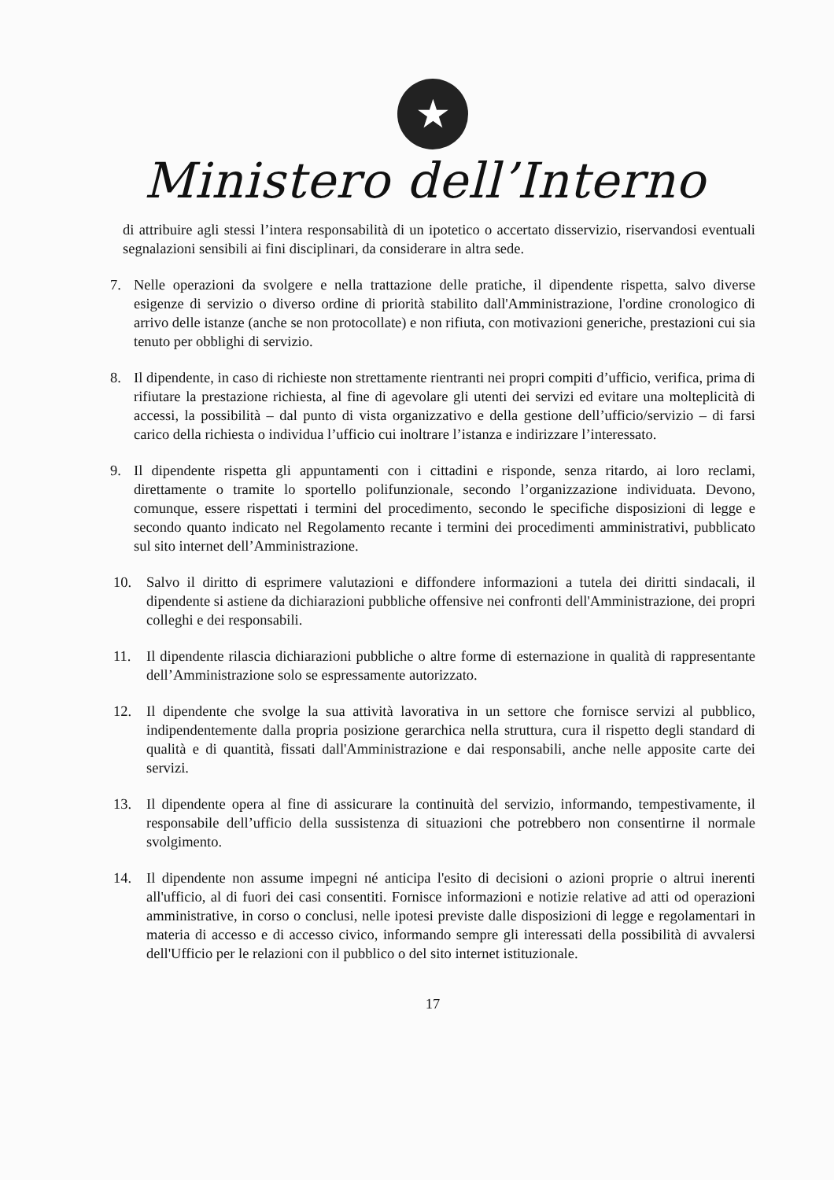★
Ministero dell’Interno
di attribuire agli stessi l’intera responsabilità di un ipotetico o accertato disservizio, riservandosi eventuali segnalazioni sensibili ai fini disciplinari, da considerare in altra sede.
7. Nelle operazioni da svolgere e nella trattazione delle pratiche, il dipendente rispetta, salvo diverse esigenze di servizio o diverso ordine di priorità stabilito dall'Amministrazione, l'ordine cronologico di arrivo delle istanze (anche se non protocollate) e non rifiuta, con motivazioni generiche, prestazioni cui sia tenuto per obblighi di servizio.
8. Il dipendente, in caso di richieste non strettamente rientranti nei propri compiti d’ufficio, verifica, prima di rifiutare la prestazione richiesta, al fine di agevolare gli utenti dei servizi ed evitare una molteplicità di accessi, la possibilità – dal punto di vista organizzativo e della gestione dell’ufficio/servizio – di farsi carico della richiesta o individua l’ufficio cui inoltrare l’istanza e indirizzare l’interessato.
9. Il dipendente rispetta gli appuntamenti con i cittadini e risponde, senza ritardo, ai loro reclami, direttamente o tramite lo sportello polifunzionale, secondo l’organizzazione individuata. Devono, comunque, essere rispettati i termini del procedimento, secondo le specifiche disposizioni di legge e secondo quanto indicato nel Regolamento recante i termini dei procedimenti amministrativi, pubblicato sul sito internet dell’Amministrazione.
10. Salvo il diritto di esprimere valutazioni e diffondere informazioni a tutela dei diritti sindacali, il dipendente si astiene da dichiarazioni pubbliche offensive nei confronti dell'Amministrazione, dei propri colleghi e dei responsabili.
11. Il dipendente rilascia dichiarazioni pubbliche o altre forme di esternazione in qualità di rappresentante dell’Amministrazione solo se espressamente autorizzato.
12. Il dipendente che svolge la sua attività lavorativa in un settore che fornisce servizi al pubblico, indipendentemente dalla propria posizione gerarchica nella struttura, cura il rispetto degli standard di qualità e di quantità, fissati dall'Amministrazione e dai responsabili, anche nelle apposite carte dei servizi.
13. Il dipendente opera al fine di assicurare la continuità del servizio, informando, tempestivamente, il responsabile dell’ufficio della sussistenza di situazioni che potrebbero non consentirne il normale svolgimento.
14. Il dipendente non assume impegni né anticipa l'esito di decisioni o azioni proprie o altrui inerenti all'ufficio, al di fuori dei casi consentiti. Fornisce informazioni e notizie relative ad atti od operazioni amministrative, in corso o conclusi, nelle ipotesi previste dalle disposizioni di legge e regolamentari in materia di accesso e di accesso civico, informando sempre gli interessati della possibilità di avvalersi dell'Ufficio per le relazioni con il pubblico o del sito internet istituzionale.
17